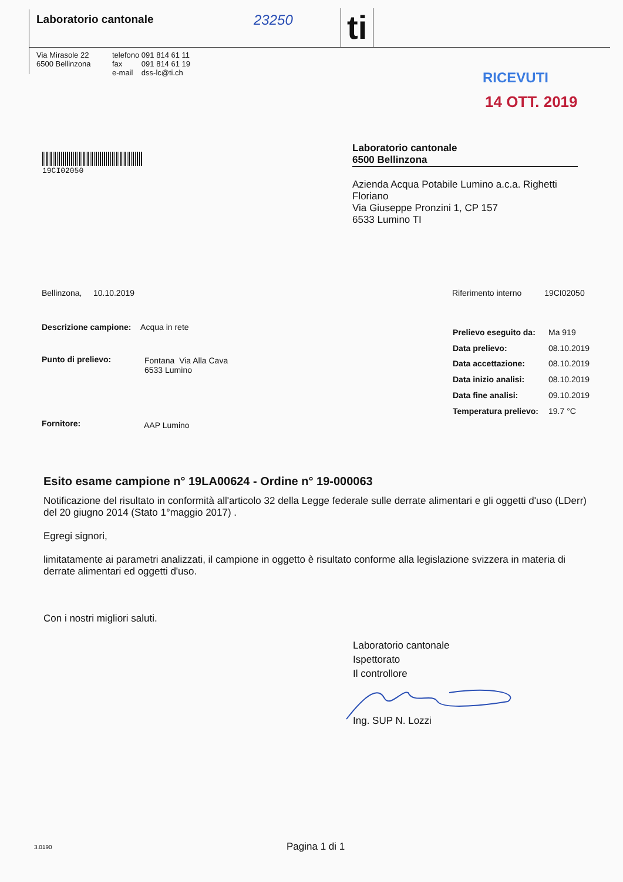Laboratorio cantonale 23250 ti
Via Mirasole 22
6500 Bellinzona
telefono 091 814 61 11
fax 091 814 61 19
e-mail dss-lc@ti.ch
RICEVUTI
14 OTT. 2019
19CI02050
Laboratorio cantonale
6500 Bellinzona
Azienda Acqua Potabile Lumino a.c.a. Righetti Floriano
Via Giuseppe Pronzini 1, CP 157
6533 Lumino TI
Bellinzona, 10.10.2019
Riferimento interno 19CI02050
Descrizione campione: Acqua in rete
Punto di prelievo:
Fontana Via Alla Cava
6533 Lumino
Fornitore: AAP Lumino
Prelievo eseguito da: Ma 919
Data prelievo: 08.10.2019
Data accettazione: 08.10.2019
Data inizio analisi: 08.10.2019
Data fine analisi: 09.10.2019
Temperatura prelievo: 19.7 °C
Esito esame campione n° 19LA00624 - Ordine n° 19-000063
Notificazione del risultato in conformità all'articolo 32 della Legge federale sulle derrate alimentari e gli oggetti d'uso (LDerr) del 20 giugno 2014 (Stato 1°maggio 2017) .
Egregi signori,
limitatamente ai parametri analizzati, il campione in oggetto è risultato conforme alla legislazione svizzera in materia di derrate alimentari ed oggetti d'uso.
Con i nostri migliori saluti.
Laboratorio cantonale
Ispettorato
Il controllore
Ing. SUP N. Lozzi
3.0190 Pagina 1 di 1